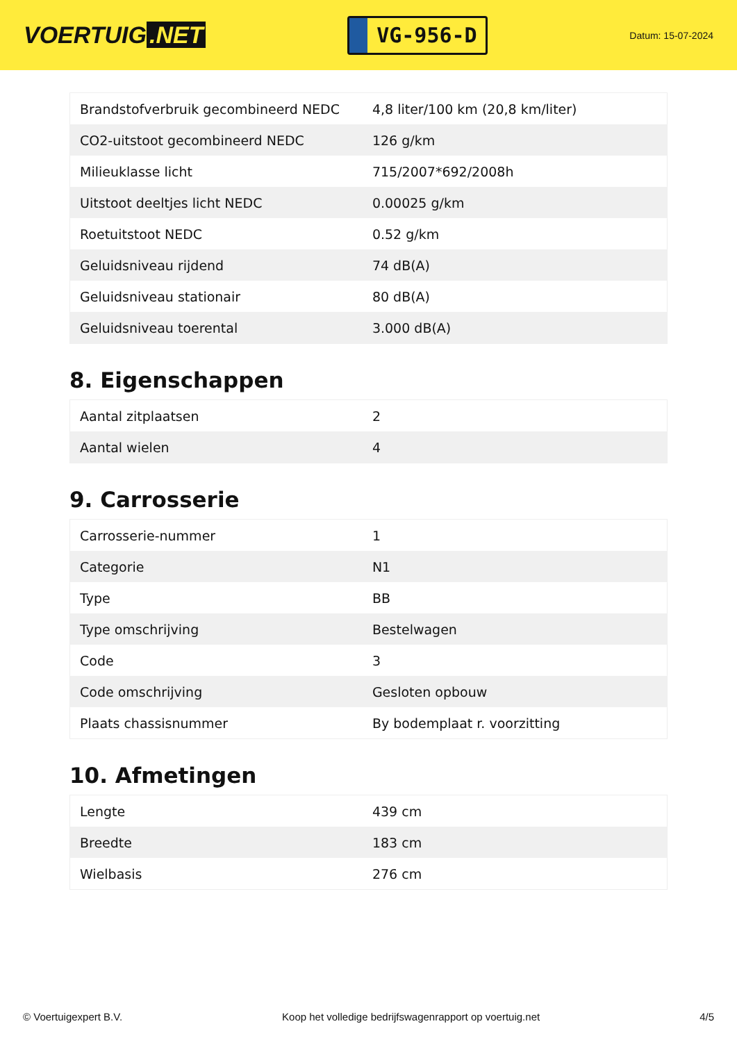VOERTUIG.NET
VG-956-D
Datum: 15-07-2024
| Brandstofverbruik gecombineerd NEDC | 4,8 liter/100 km (20,8 km/liter) |
| CO2-uitstoot gecombineerd NEDC | 126 g/km |
| Milieuklasse licht | 715/2007*692/2008h |
| Uitstoot deeltjes licht NEDC | 0.00025 g/km |
| Roetuitstoot NEDC | 0.52 g/km |
| Geluidsniveau rijdend | 74 dB(A) |
| Geluidsniveau stationair | 80 dB(A) |
| Geluidsniveau toerental | 3.000 dB(A) |
8. Eigenschappen
| Aantal zitplaatsen | 2 |
| Aantal wielen | 4 |
9. Carrosserie
| Carrosserie-nummer | 1 |
| Categorie | N1 |
| Type | BB |
| Type omschrijving | Bestelwagen |
| Code | 3 |
| Code omschrijving | Gesloten opbouw |
| Plaats chassisnummer | By bodemplaat r. voorzitting |
10. Afmetingen
| Lengte | 439 cm |
| Breedte | 183 cm |
| Wielbasis | 276 cm |
© Voertuigexpert B.V. Koop het volledige bedrijfswagenrapport op voertuig.net 4/5